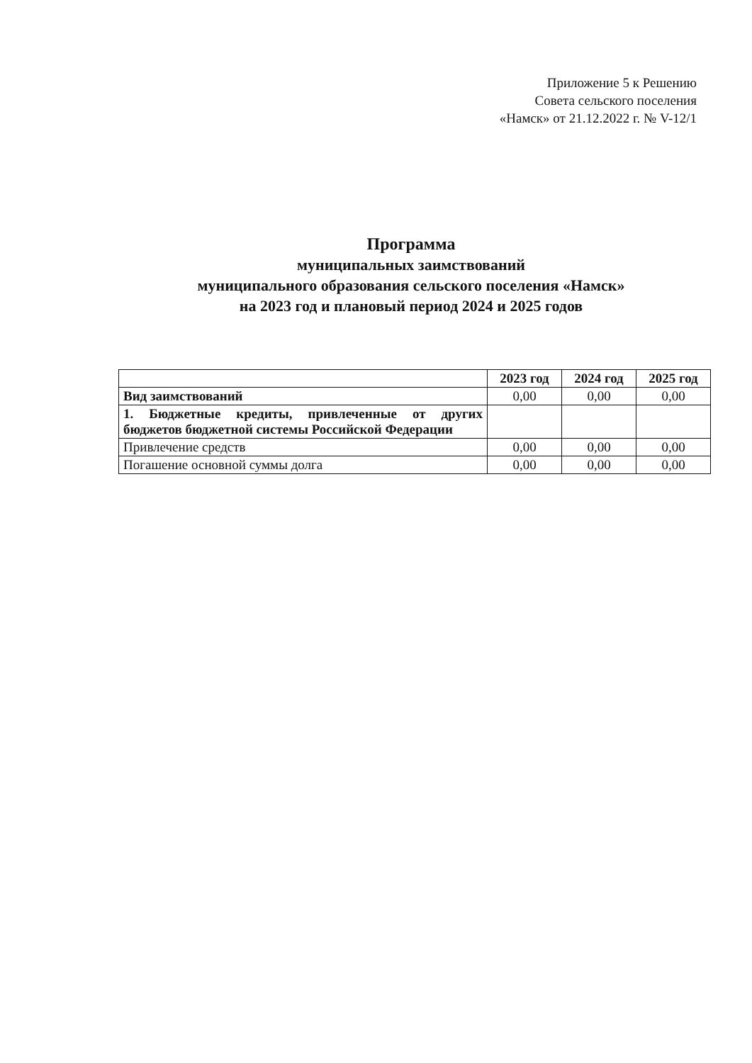Приложение 5 к Решению
Совета сельского поселения
«Намск» от 21.12.2022 г. № V-12/1
Программа
муниципальных заимствований
муниципального образования сельского поселения «Намск»
на 2023 год и плановый период 2024 и 2025 годов
| | 2023 год | 2024 год | 2025 год |
| --- | --- | --- | --- |
| Вид заимствований | 0,00 | 0,00 | 0,00 |
| 1. Бюджетные кредиты, привлеченные от других бюджетов бюджетной системы Российской Федерации | | | |
| Привлечение средств | 0,00 | 0,00 | 0,00 |
| Погашение основной суммы долга | 0,00 | 0,00 | 0,00 |